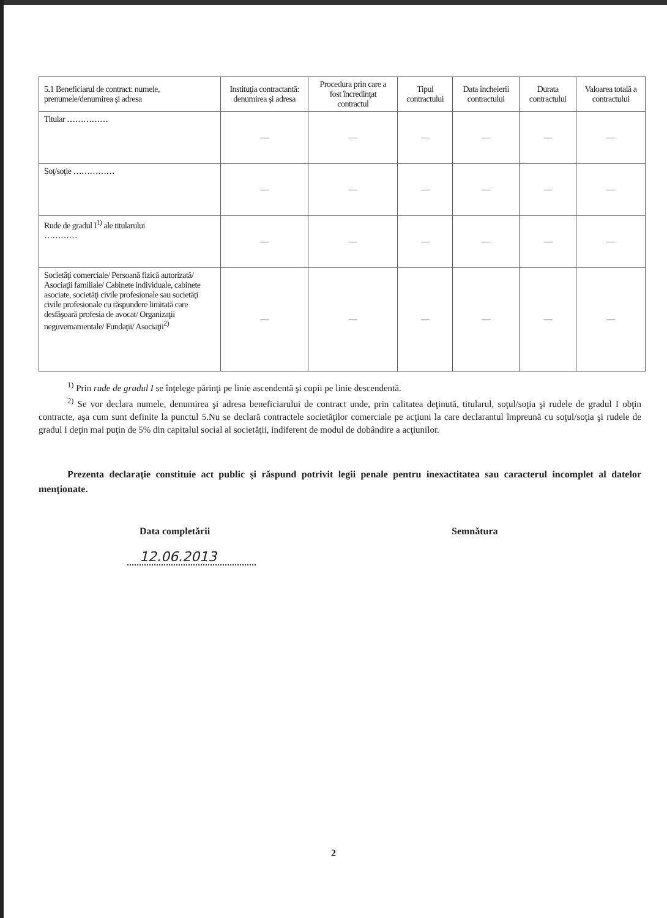| 5.1 Beneficiarul de contract: numele, prenumele/denumirea şi adresa | Instituţia contractantă: denumirea şi adresa | Procedura prin care a fost încredinţat contractul | Tipul contractului | Data încheierii contractului | Durata contractului | Valoarea totală a contractului |
| --- | --- | --- | --- | --- | --- | --- |
| Titular …………… | — | — | — | — | — | — |
| Soţ/soţie …………… | — | — | — | — | — | — |
| Rude de gradul I<sup>1)</sup> ale titularului ………… | — | — | — | — | — | — |
| Societăţi comerciale/ Persoană fizică autorizată/ Asociaţii familiale/ Cabinete individuale, cabinete asociate, societăţi civile profesionale sau societăţi civile profesionale cu răspundere limitată care desfăşoară profesia de avocat/ Organizaţii neguvernamentale/ Fundaţii/ Asociaţii<sup>2)</sup> | — | — | — | — | — | — |
<sup>1)</sup> Prin rude de gradul I se înţelege părinţi pe linie ascendentă şi copii pe linie descendentă.
<sup>2)</sup> Se vor declara numele, denumirea şi adresa beneficiarului de contract unde, prin calitatea deţinută, titularul, soţul/soţia şi rudele de gradul I obţin contracte, aşa cum sunt definite la punctul 5.Nu se declară contractele societăţilor comerciale pe acţiuni la care declarantul împreună cu soţul/soţia şi rudele de gradul I deţin mai puţin de 5% din capitalul social al societăţii, indiferent de modul de dobândire a acţiunilor.
Prezenta declaraţie constituie act public şi răspund potrivit legii penale pentru inexactitatea sau caracterul incomplet al datelor menţionate.
Data completării Semnătura
12.06.2013
2